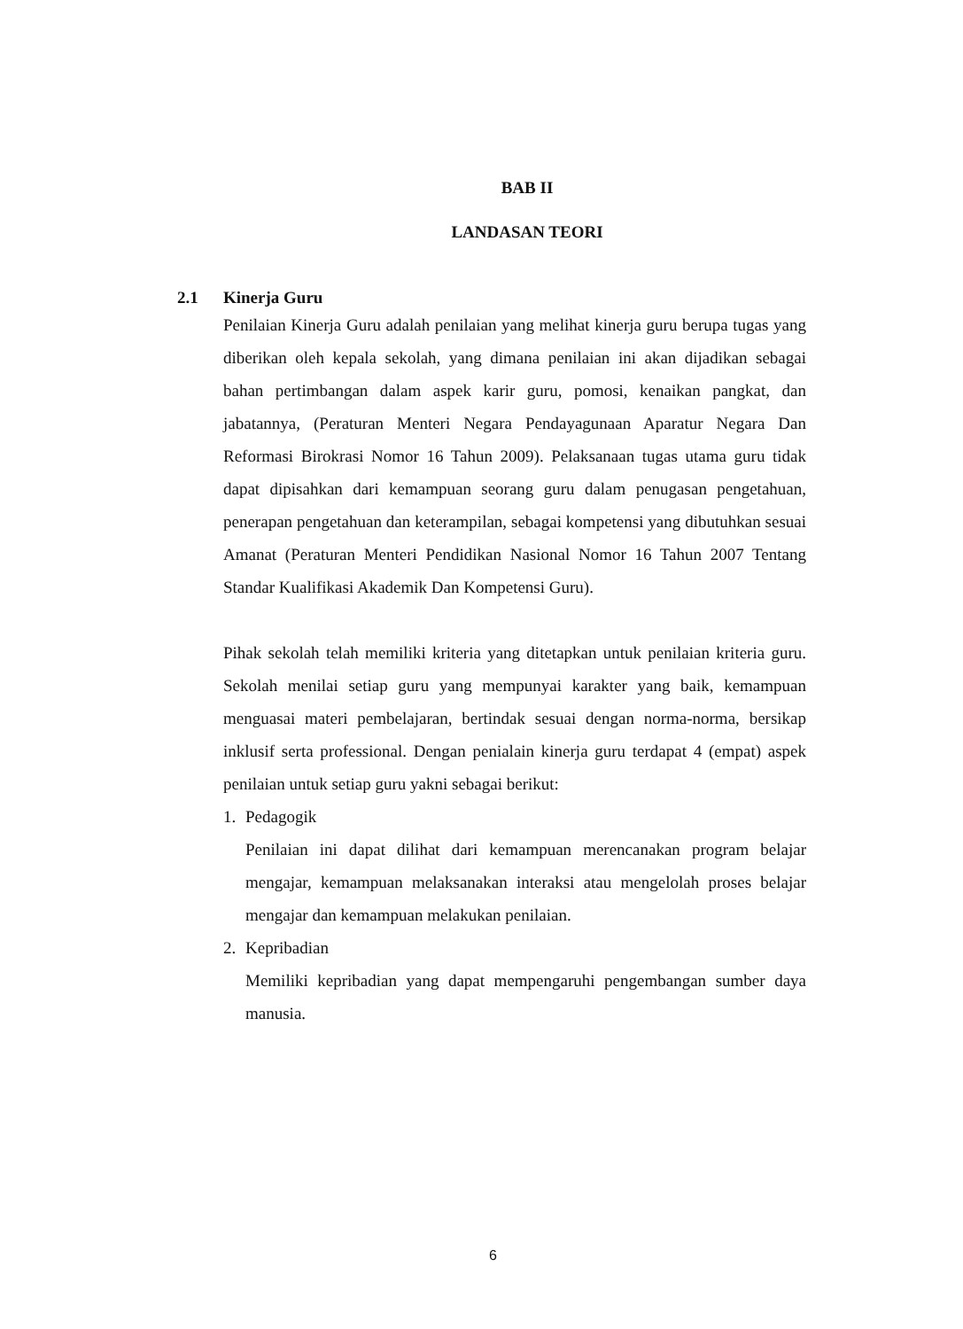BAB II
LANDASAN TEORI
2.1 Kinerja Guru
Penilaian Kinerja Guru adalah penilaian yang melihat kinerja guru berupa tugas yang diberikan oleh kepala sekolah, yang dimana penilaian ini akan dijadikan sebagai bahan pertimbangan dalam aspek karir guru, pomosi, kenaikan pangkat, dan jabatannya, (Peraturan Menteri Negara Pendayagunaan Aparatur Negara Dan Reformasi Birokrasi Nomor 16 Tahun 2009). Pelaksanaan tugas utama guru tidak dapat dipisahkan dari kemampuan seorang guru dalam penugasan pengetahuan, penerapan pengetahuan dan keterampilan, sebagai kompetensi yang dibutuhkan sesuai Amanat (Peraturan Menteri Pendidikan Nasional Nomor 16 Tahun 2007 Tentang Standar Kualifikasi Akademik Dan Kompetensi Guru).
Pihak sekolah telah memiliki kriteria yang ditetapkan untuk penilaian kriteria guru. Sekolah menilai setiap guru yang mempunyai karakter yang baik, kemampuan menguasai materi pembelajaran, bertindak sesuai dengan norma-norma, bersikap inklusif serta professional. Dengan penialain kinerja guru terdapat 4 (empat) aspek penilaian untuk setiap guru yakni sebagai berikut:
1. Pedagogik
Penilaian ini dapat dilihat dari kemampuan merencanakan program belajar mengajar, kemampuan melaksanakan interaksi atau mengelolah proses belajar mengajar dan kemampuan melakukan penilaian.
2. Kepribadian
Memiliki kepribadian yang dapat mempengaruhi pengembangan sumber daya manusia.
6